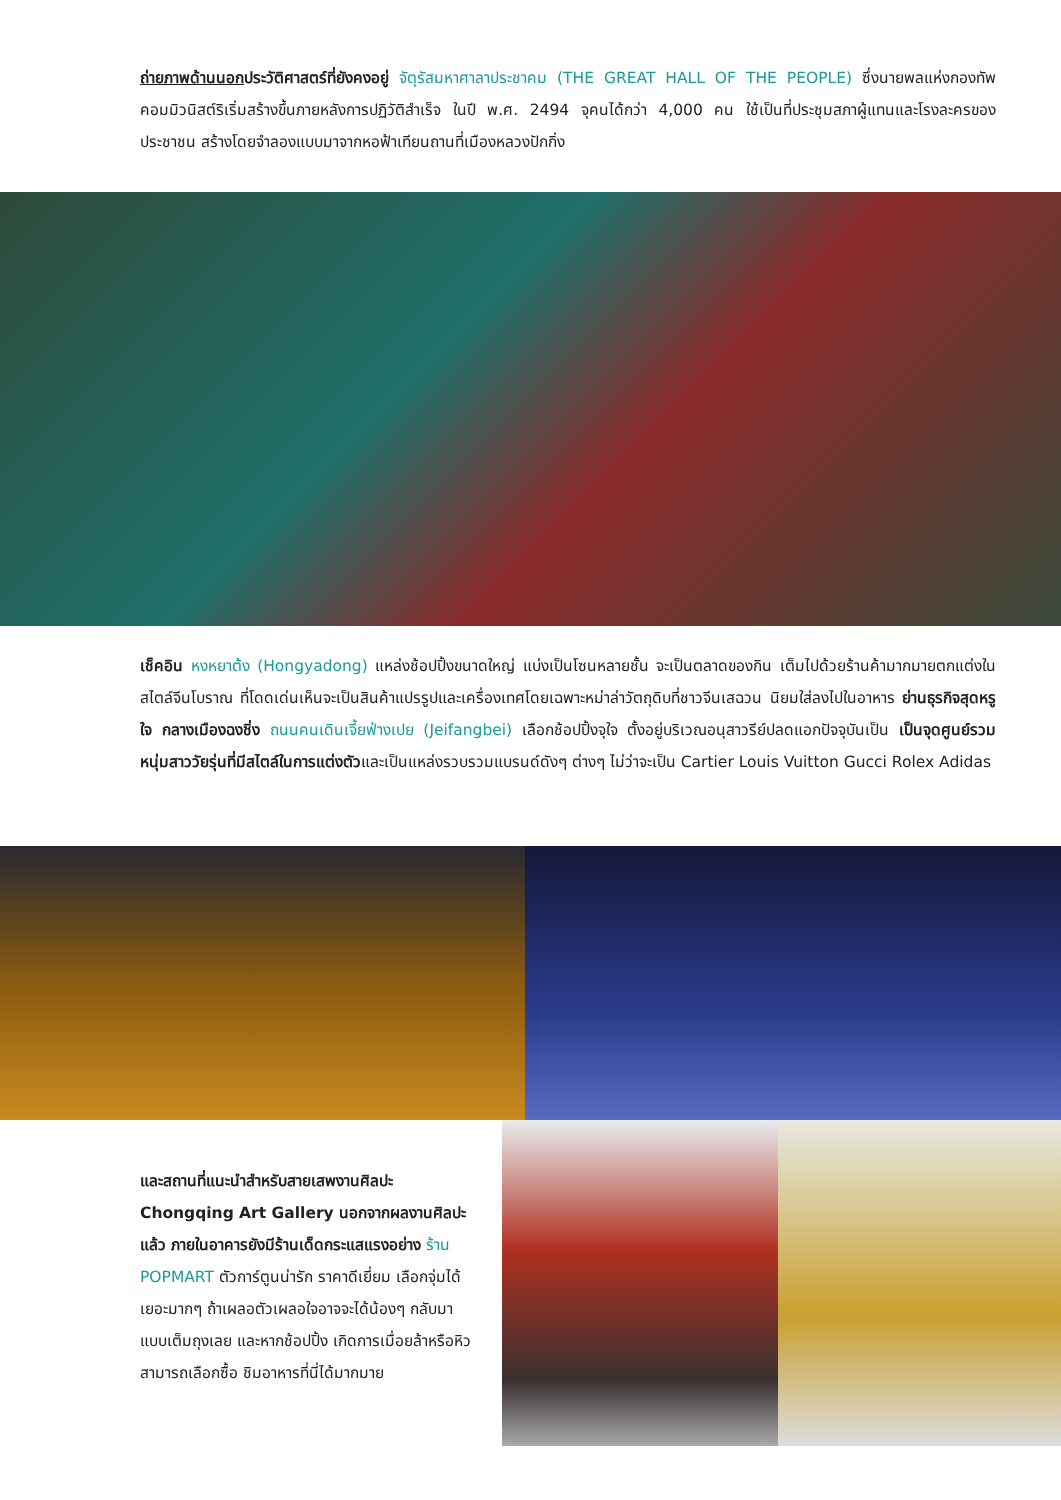ถ่ายภาพด้านนอกประวัติศาสตร์ที่ยังคงอยู่ จัตุรัสมหาศาลาประชาคม (THE GREAT HALL OF THE PEOPLE) ซึ่งนายพลแห่งกองทัพคอมมิวนิสต์ริเริ่มสร้างขึ้นภายหลังการปฏิวัติสำเร็จ ในปี พ.ศ. 2494 จุคนได้กว่า 4,000 คน ใช้เป็นที่ประชุมสภาผู้แทนและโรงละครของประชาชน สร้างโดยจำลองแบบมาจากหอฟ้าเทียนถานที่เมืองหลวงปักกิ่ง
เช็คอิน หงหยาต้ง (Hongyadong) แหล่งช้อปปิ้งขนาดใหญ่ แบ่งเป็นโซนหลายชั้น จะเป็นตลาดของกิน เต็มไปด้วยร้านค้ามากมายตกแต่งในสไตล์จีนโบราณ ที่โดดเด่นเห็นจะเป็นสินค้าแปรรูปและเครื่องเทศโดยเฉพาะหม่าล่าวัตถุดิบที่ชาวจีนเสฉวน นิยมใส่ลงไปในอาหาร ย่านธุรกิจสุดหรู ใจ กลางเมืองฉงชิ่ง ถนนคนเดินเจี้ยฟ่างเปย (Jeifangbei) เลือกช้อปปิ้งจุใจ ตั้งอยู่บริเวณอนุสาวรีย์ปลดแอกปัจจุบันเป็น เป็นจุดศูนย์รวมหนุ่มสาววัยรุ่นที่มีสไตล์ในการแต่งตัวและเป็นแหล่งรวบรวมแบรนด์ดังๆ ต่างๆ ไม่ว่าจะเป็น Cartier Louis Vuitton Gucci Rolex Adidas
และสถานที่แนะนำสำหรับสายเสพงานศิลปะ Chongqing Art Gallery นอกจากผลงานศิลปะแล้ว ภายในอาคารยังมีร้านเด็ดกระแสแรงอย่าง ร้าน POPMART ตัวการ์ตูนน่ารัก ราคาดีเยี่ยม เลือกจุ่มได้เยอะมากๆ ถ้าเผลอตัวเผลอใจอาจจะได้น้องๆ กลับมาแบบเต็มถุงเลย และหากช้อปปิ้ง เกิดการเมื่อยล้าหรือหิว สามารถเลือกซื้อ ชิมอาหารที่นี่ได้มากมาย